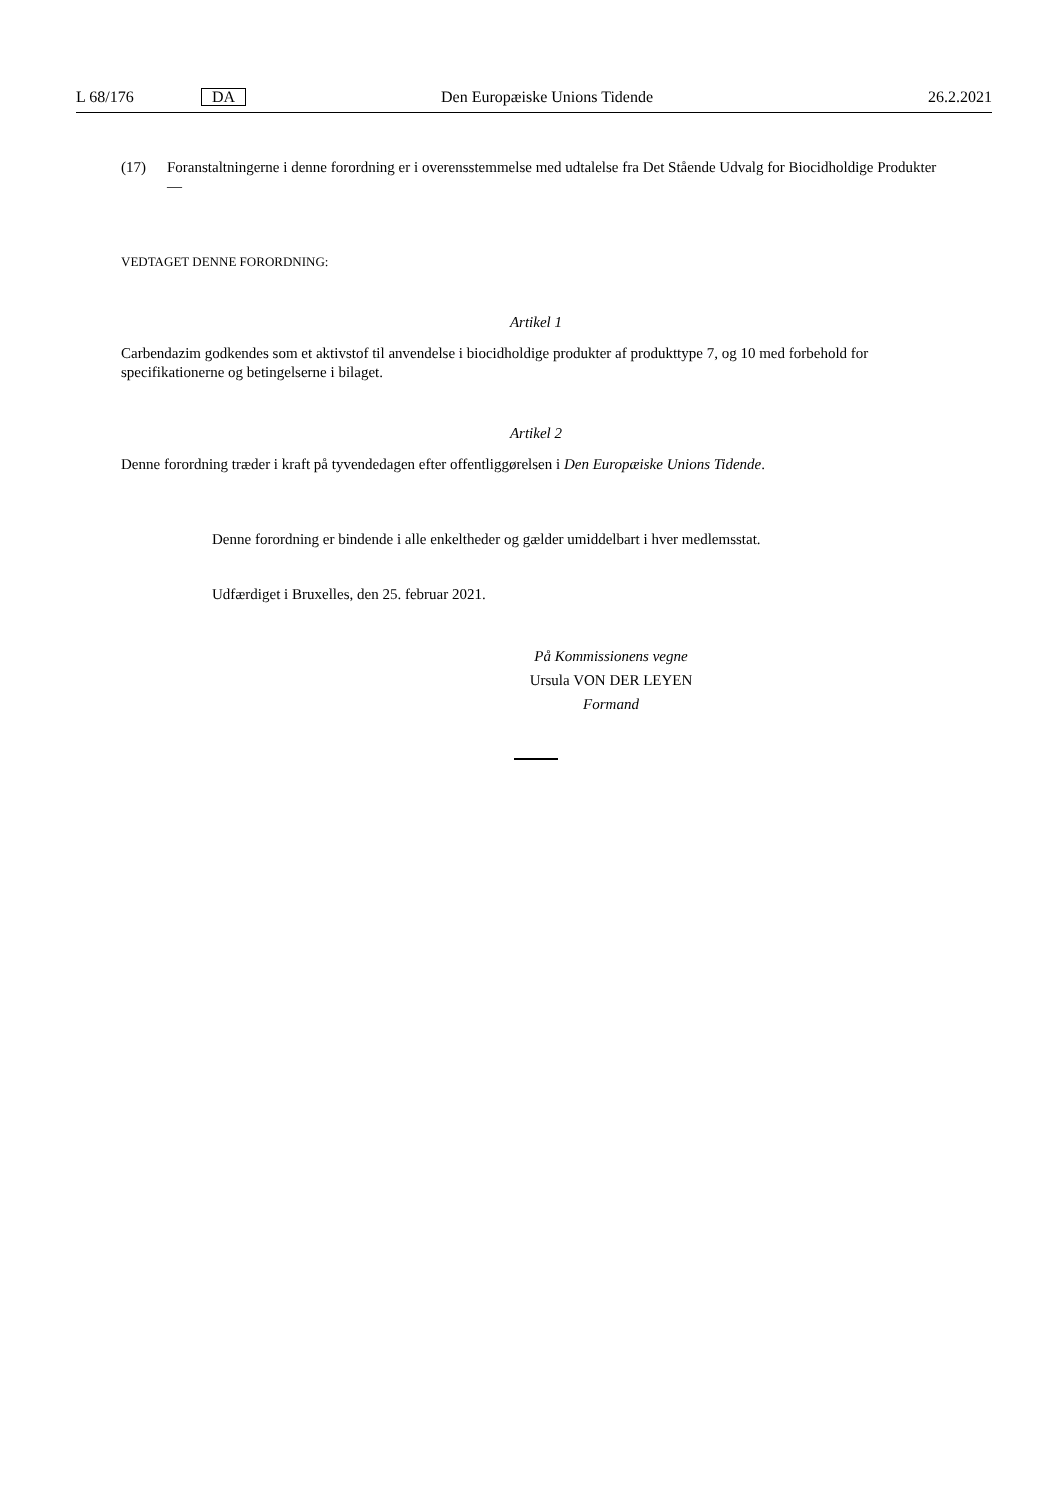L 68/176 DA Den Europæiske Unions Tidende 26.2.2021
(17) Foranstaltningerne i denne forordning er i overensstemmelse med udtalelse fra Det Stående Udvalg for Biocidholdige Produkter —
VEDTAGET DENNE FORORDNING:
Artikel 1
Carbendazim godkendes som et aktivstof til anvendelse i biocidholdige produkter af produkttype 7, og 10 med forbehold for specifikationerne og betingelserne i bilaget.
Artikel 2
Denne forordning træder i kraft på tyvendedagen efter offentliggørelsen i Den Europæiske Unions Tidende.
Denne forordning er bindende i alle enkeltheder og gælder umiddelbart i hver medlemsstat.
Udfærdiget i Bruxelles, den 25. februar 2021.
På Kommissionens vegne
Ursula VON DER LEYEN
Formand